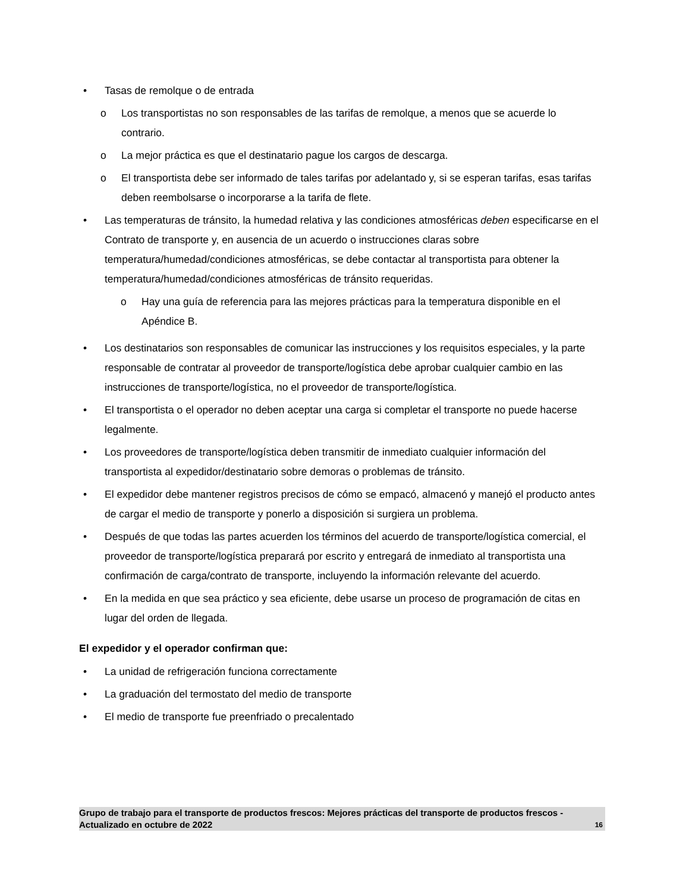• Tasas de remolque o de entrada
o Los transportistas no son responsables de las tarifas de remolque, a menos que se acuerde lo contrario.
o La mejor práctica es que el destinatario pague los cargos de descarga.
o El transportista debe ser informado de tales tarifas por adelantado y, si se esperan tarifas, esas tarifas deben reembolsarse o incorporarse a la tarifa de flete.
• Las temperaturas de tránsito, la humedad relativa y las condiciones atmosféricas deben especificarse en el Contrato de transporte y, en ausencia de un acuerdo o instrucciones claras sobre temperatura/humedad/condiciones atmosféricas, se debe contactar al transportista para obtener la temperatura/humedad/condiciones atmosféricas de tránsito requeridas.
o Hay una guía de referencia para las mejores prácticas para la temperatura disponible en el Apéndice B.
• Los destinatarios son responsables de comunicar las instrucciones y los requisitos especiales, y la parte responsable de contratar al proveedor de transporte/logística debe aprobar cualquier cambio en las instrucciones de transporte/logística, no el proveedor de transporte/logística.
• El transportista o el operador no deben aceptar una carga si completar el transporte no puede hacerse legalmente.
• Los proveedores de transporte/logística deben transmitir de inmediato cualquier información del transportista al expedidor/destinatario sobre demoras o problemas de tránsito.
• El expedidor debe mantener registros precisos de cómo se empacó, almacenó y manejó el producto antes de cargar el medio de transporte y ponerlo a disposición si surgiera un problema.
• Después de que todas las partes acuerden los términos del acuerdo de transporte/logística comercial, el proveedor de transporte/logística preparará por escrito y entregará de inmediato al transportista una confirmación de carga/contrato de transporte, incluyendo la información relevante del acuerdo.
• En la medida en que sea práctico y sea eficiente, debe usarse un proceso de programación de citas en lugar del orden de llegada.
El expedidor y el operador confirman que:
• La unidad de refrigeración funciona correctamente
• La graduación del termostato del medio de transporte
• El medio de transporte fue preenfriado o precalentado
Grupo de trabajo para el transporte de productos frescos: Mejores prácticas del transporte de productos frescos - Actualizado en octubre de 2022 16